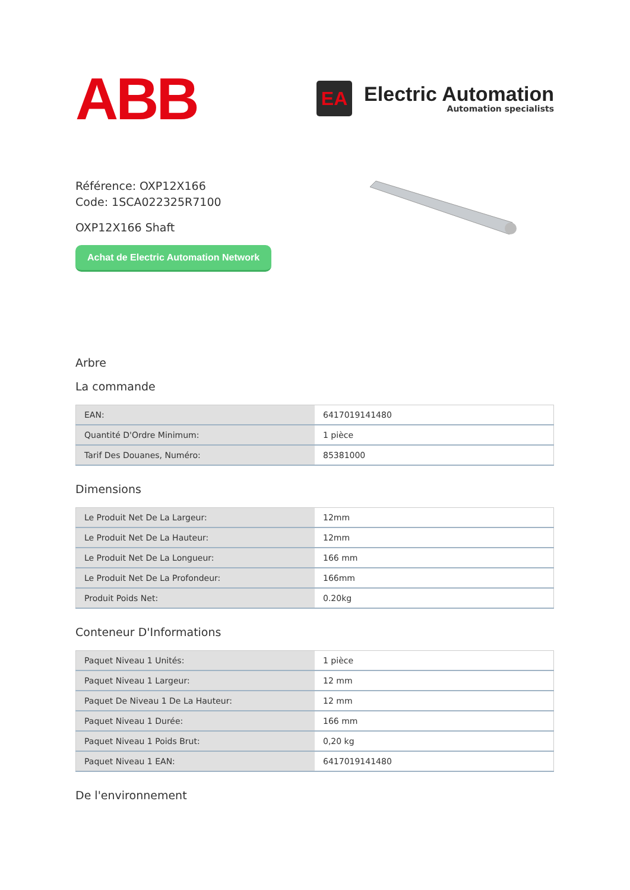ABB
EA
Electric Automation
Automation specialists
Référence: OXP12X166
Code: 1SCA022325R7100
OXP12X166 Shaft
Achat de Electric Automation Network
Arbre
La commande
| EAN: | 6417019141480 |
| Quantité D'Ordre Minimum: | 1 pièce |
| Tarif Des Douanes, Numéro: | 85381000 |
Dimensions
| Le Produit Net De La Largeur: | 12mm |
| Le Produit Net De La Hauteur: | 12mm |
| Le Produit Net De La Longueur: | 166 mm |
| Le Produit Net De La Profondeur: | 166mm |
| Produit Poids Net: | 0.20kg |
Conteneur D'Informations
| Paquet Niveau 1 Unités: | 1 pièce |
| Paquet Niveau 1 Largeur: | 12 mm |
| Paquet De Niveau 1 De La Hauteur: | 12 mm |
| Paquet Niveau 1 Durée: | 166 mm |
| Paquet Niveau 1 Poids Brut: | 0,20 kg |
| Paquet Niveau 1 EAN: | 6417019141480 |
De l'environnement